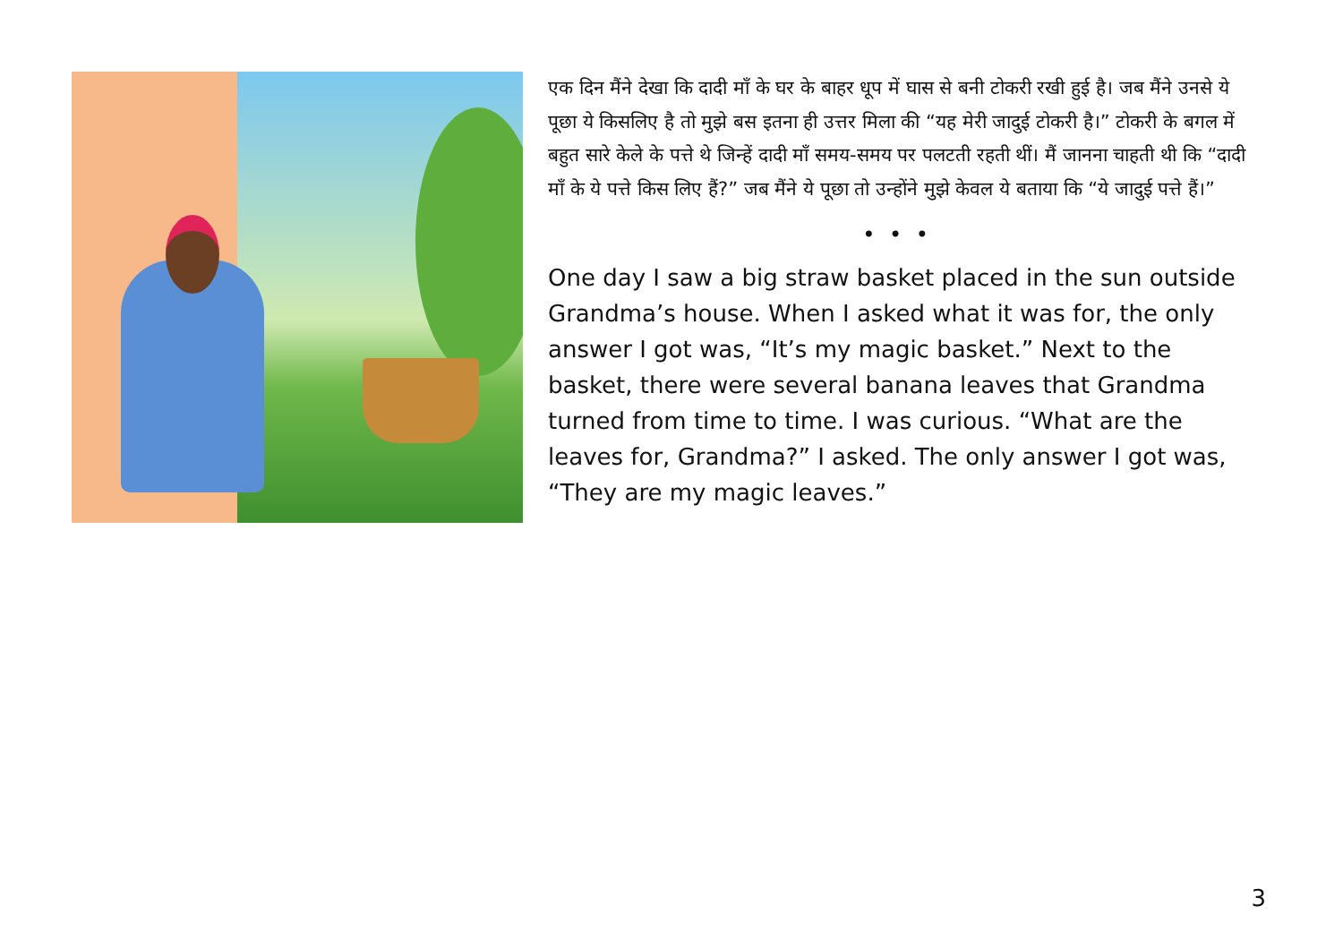एक दिन मैंने देखा कि दादी माँ के घर के बाहर धूप में घास से बनी टोकरी रखी हुई है। जब मैंने उनसे ये पूछा ये किसलिए है तो मुझे बस इतना ही उत्तर मिला की “यह मेरी जादुई टोकरी है।” टोकरी के बगल में बहुत सारे केले के पत्ते थे जिन्हें दादी माँ समय-समय पर पलटती रहती थीं। मैं जानना चाहती थी कि “दादी माँ के ये पत्ते किस लिए हैं?” जब मैंने ये पूछा तो उन्होंने मुझे केवल ये बताया कि “ये जादुई पत्ते हैं।”
• • •
One day I saw a big straw basket placed in the sun outside Grandma’s house. When I asked what it was for, the only answer I got was, “It’s my magic basket.” Next to the basket, there were several banana leaves that Grandma turned from time to time. I was curious. “What are the leaves for, Grandma?” I asked. The only answer I got was, “They are my magic leaves.”
3